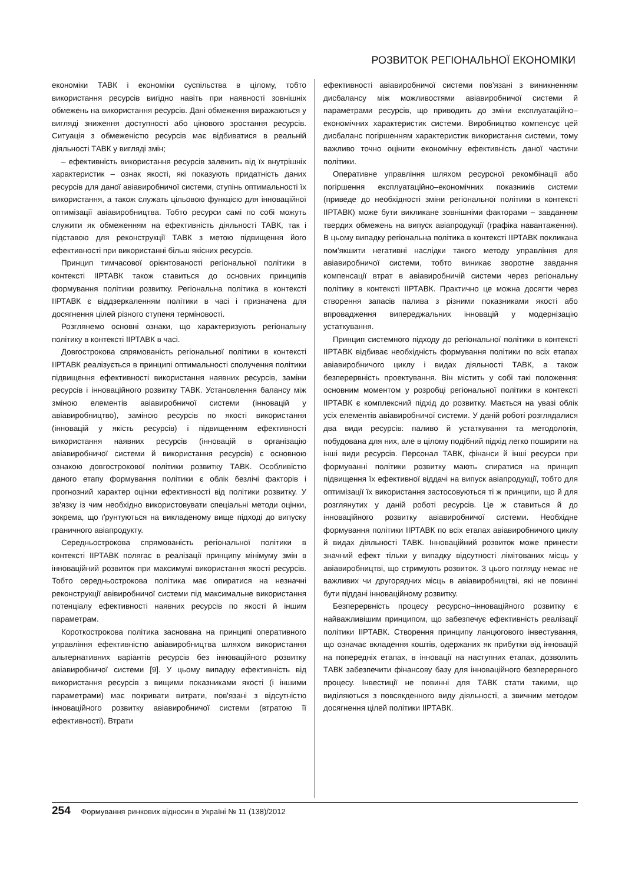РОЗВИТОК РЕГІОНАЛЬНОЇ ЕКОНОМІКИ
економіки ТАВК і економіки суспільства в цілому, тобто використання ресурсів вигідно навіть при наявності зовнішніх обмежень на використання ресурсів. Дані обмеження виражаються у вигляді зниження доступності або цінового зростання ресурсів. Ситуація з обмеженістю ресурсів має відбиватися в реальній діяльності ТАВК у вигляді змін;
– ефективність використання ресурсів залежить від їх внутрішніх характеристик – ознак якості, які показують придатність даних ресурсів для даної авіавиробничої системи, ступінь оптимальності їх використання, а також служать цільовою функцією для інноваційної оптимізації авіавиробництва. Тобто ресурси самі по собі можуть служити як обмеженням на ефективність діяльності ТАВК, так і підставою для реконструкції ТАВК з метою підвищення його ефективності при використанні більш якісних ресурсів.
Принцип тимчасової орієнтованості регіональної політики в контексті ІІРТАВК також ставиться до основних принципів формування політики розвитку. Регіональна політика в контексті ІІРТАВК є віддзеркаленням політики в часі і призначена для досягнення цілей різного ступеня терміновості.
Розглянемо основні ознаки, що характеризують регіональну політику в контексті ІІРТАВК в часі.
Довгострокова спрямованість регіональної політики в контексті ІІРТАВК реалізується в принципі оптимальності сполучення політики підвищення ефективності використання наявних ресурсів, заміни ресурсів і інноваційного розвитку ТАВК. Установлення балансу між зміною елементів авіавиробничої системи (інновацій у авіавиробництво), заміною ресурсів по якості використання (інновацій у якість ресурсів) і підвищенням ефективності використання наявних ресурсів (інновацій в організацію авіавиробничої системи й використання ресурсів) є основною ознакою довгострокової політики розвитку ТАВК. Особливістю даного етапу формування політики є облік безлічі факторів і прогнозний характер оцінки ефективності від політики розвитку. У зв'язку із чим необхідно використовувати спеціальні методи оцінки, зокрема, що ґрунтуються на викладеному вище підході до випуску граничного авіапродукту.
Середньострокова спрямованість регіональної політики в контексті ІІРТАВК полягає в реалізації принципу мінімуму змін в інноваційний розвиток при максимумі використання якості ресурсів. Тобто середньострокова політика має опиратися на незначні реконструкції авівиробничої системи під максимальне використання потенціалу ефективності наявних ресурсів по якості й іншим параметрам.
Короткострокова політика заснована на принципі оперативного управління ефективністю авіавиробництва шляхом використання альтернативних варіантів ресурсів без інноваційного розвитку авіавиробничої системи [9]. У цьому випадку ефективність від використання ресурсів з вищими показниками якості (і іншими параметрами) має покривати витрати, пов'язані з відсутністю інноваційного розвитку авіавиробничої системи (втратою її ефективності). Втрати
ефективності авіавиробничої системи пов'язані з виникненням дисбалансу між можливостями авіавиробничої системи й параметрами ресурсів, що приводить до зміни експлуатаційно–економічних характеристик системи. Виробництво компенсує цей дисбаланс погіршенням характеристик використання системи, тому важливо точно оцінити економічну ефективність даної частини політики.
Оперативне управління шляхом ресурсної рекомбінації або погіршення експлуатаційно–економічних показників системи (приведе до необхідності зміни регіональної політики в контексті ІІРТАВК) може бути викликане зовнішніми факторами – завданням твердих обмежень на випуск авіапродукції (графіка навантаження). В цьому випадку регіональна політика в контексті ІІРТАВК покликана пом'якшити негативні наслідки такого методу управління для авіавиробничої системи, тобто виникає зворотне завдання компенсації втрат в авіавиробничій системи через регіональну політику в контексті ІІРТАВК. Практично це можна досягти через створення запасів палива з різними показниками якості або впровадження випереджальних інновацій у модернізацію устаткування.
Принцип системного підходу до регіональної політики в контексті ІІРТАВК відбиває необхідність формування політики по всіх етапах авіавиробничого циклу і видах діяльності ТАВК, а також безперервність проектування. Він містить у собі такі положення: основним моментом у розробці регіональної політики в контексті ІІРТАВК є комплексний підхід до розвитку. Мається на увазі облік усіх елементів авіавиробничої системи. У даній роботі розглядалися два види ресурсів: паливо й устаткування та методологія, побудована для них, але в цілому подібний підхід легко поширити на інші види ресурсів. Персонал ТАВК, фінанси й інші ресурси при формуванні політики розвитку мають спиратися на принцип підвищення їх ефективної віддачі на випуск авіапродукції, тобто для оптимізації їх використання застосовуються ті ж принципи, що й для розглянутих у даній роботі ресурсів. Це ж ставиться й до інноваційного розвитку авіавиробничої системи. Необхідне формування політики ІІРТАВК по всіх етапах авіавиробничого циклу й видах діяльності ТАВК. Інноваційний розвиток може принести значний ефект тільки у випадку відсутності лімітованих місць у авіавиробництві, що стримують розвиток. З цього погляду немає не важливих чи другорядних місць в авіавиробництві, які не повинні бути піддані інноваційному розвитку.
Безперервність процесу ресурсно–інноваційного розвитку є найважливішим принципом, що забезпечує ефективність реалізації політики ІІРТАВК. Створення принципу ланцюгового інвестування, що означає вкладення коштів, одержаних як прибутки від інновацій на попередніх етапах, в інновації на наступних етапах, дозволить ТАВК забезпечити фінансову базу для інноваційного безперервного процесу. Інвестиції не повинні для ТАВК стати такими, що виділяються з повсякденного виду діяльності, а звичним методом досягнення цілей політики ІІРТАВК.
254 Формування ринкових відносин в Україні № 11 (138)/2012